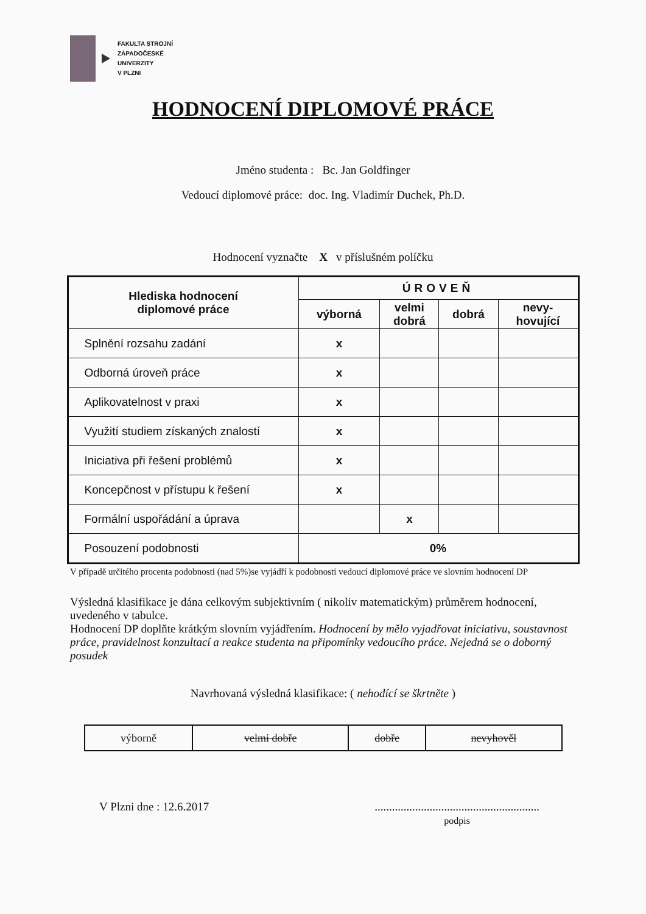FAKULTA STROJNÍ
ZÁPADOČESKÉ
UNIVERZITY
V PLZNI
HODNOCENÍ DIPLOMOVÉ PRÁCE
Jméno studenta : Bc. Jan Goldfinger
Vedoucí diplomové práce: doc. Ing. Vladimír Duchek, Ph.D.
Hodnocení vyznačte X v příslušném políčku
| Hlediska hodnocení diplomové práce | ÚROVEŇ | | | |
| --- | --- | --- | --- | --- |
| | výborná | velmi dobrá | dobrá | nevy- hovující |
| Splnění rozsahu zadání | x | | | |
| Odborná úroveň práce | x | | | |
| Aplikovatelnost v praxi | x | | | |
| Využití studiem získaných znalostí | x | | | |
| Iniciativa při řešení problémů | x | | | |
| Koncepčnost v přístupu k řešení | x | | | |
| Formální uspořádání a úprava | | x | | |
| Posouzení podobnosti | 0% | | | |
V případě určitého procenta podobnosti (nad 5%)se vyjádří k podobnosti vedoucí diplomové práce ve slovním hodnocení DP
Výsledná klasifikace je dána celkovým subjektivním ( nikoliv matematickým) průměrem hodnocení, uvedeného v tabulce.
Hodnocení DP doplňte krátkým slovním vyjádřením. Hodnocení by mělo vyjadřovat iniciativu, soustavnost práce, pravidelnost konzultací a reakce studenta na připomínky vedoucího práce. Nejedná se o doborný posudek
Navrhovaná výsledná klasifikace: ( nehodící se škrtněte )
| výborně | velmi dobře | dobře | nevyhověl |
V Plzni dne : 12.6.2017.........................................................
podpis